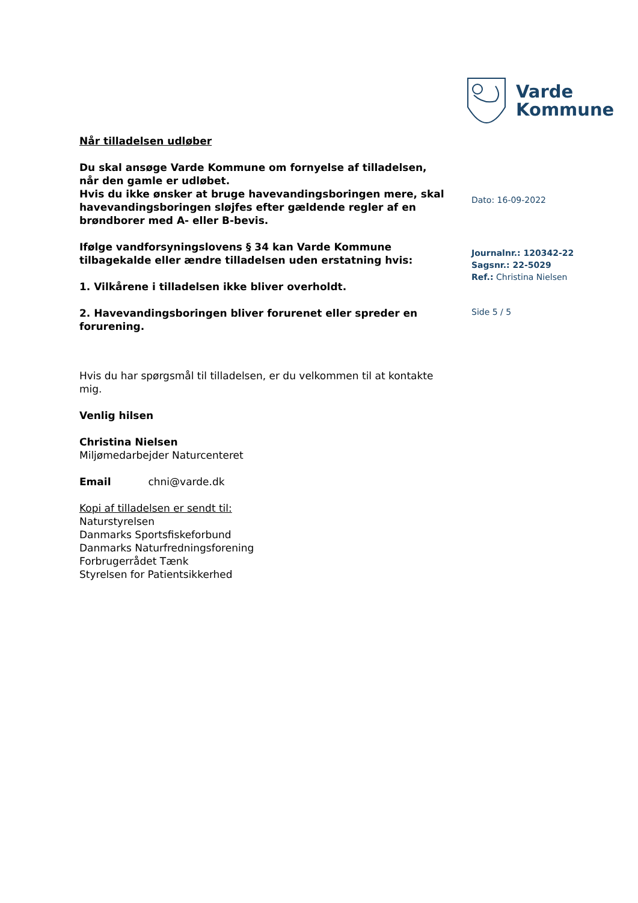Når tilladelsen udløber
Du skal ansøge Varde Kommune om fornyelse af tilladelsen, når den gamle er udløbet.
Hvis du ikke ønsker at bruge havevandingsboringen mere, skal havevandingsboringen sløjfes efter gældende regler af en brøndborer med A- eller B-bevis.
Ifølge vandforsyningslovens § 34 kan Varde Kommune tilbagekalde eller ændre tilladelsen uden erstatning hvis:
1. Vilkårene i tilladelsen ikke bliver overholdt.
2. Havevandingsboringen bliver forurenet eller spreder en forurening.
Hvis du har spørgsmål til tilladelsen, er du velkommen til at kontakte mig.
Venlig hilsen
Christina Nielsen
Miljømedarbejder Naturcenteret
Email chni@varde.dk
Kopi af tilladelsen er sendt til:
Naturstyrelsen
Danmarks Sportsfiskeforbund
Danmarks Naturfredningsforening
Forbrugerrådet Tænk
Styrelsen for Patientsikkerhed
Varde
Kommune
Dato: 16-09-2022
Journalnr.: 120342-22
Sagsnr.: 22-5029
Ref.: Christina Nielsen
Side 5 / 5